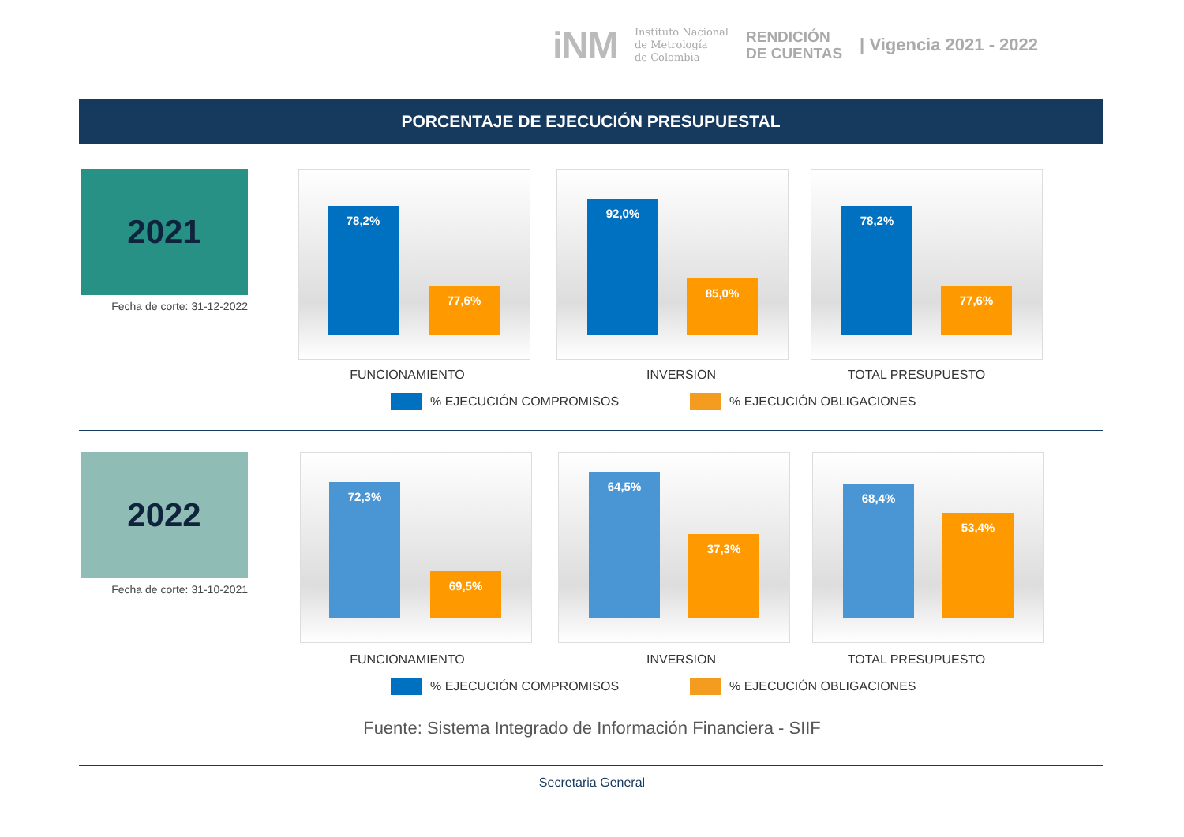iNM Instituto Nacional
de Metrología
de Colombia RENDICIÓN
DE CUENTAS | Vigencia 2021 - 2022
PORCENTAJE DE EJECUCIÓN PRESUPUESTAL
2021
Fecha de corte: 31-12-2022
78,2% 77,6%
92,0% 85,0%
78,2% 77,6%
FUNCIONAMIENTO INVERSION TOTAL PRESUPUESTO
% EJECUCIÓN COMPROMISOS % EJECUCIÓN OBLIGACIONES
2022
Fecha de corte: 31-10-2021
72,3% 69,5%
64,5% 37,3%
68,4% 53,4%
FUNCIONAMIENTO INVERSION TOTAL PRESUPUESTO
% EJECUCIÓN COMPROMISOS % EJECUCIÓN OBLIGACIONES
Fuente: Sistema Integrado de Información Financiera - SIIF
Secretaria General